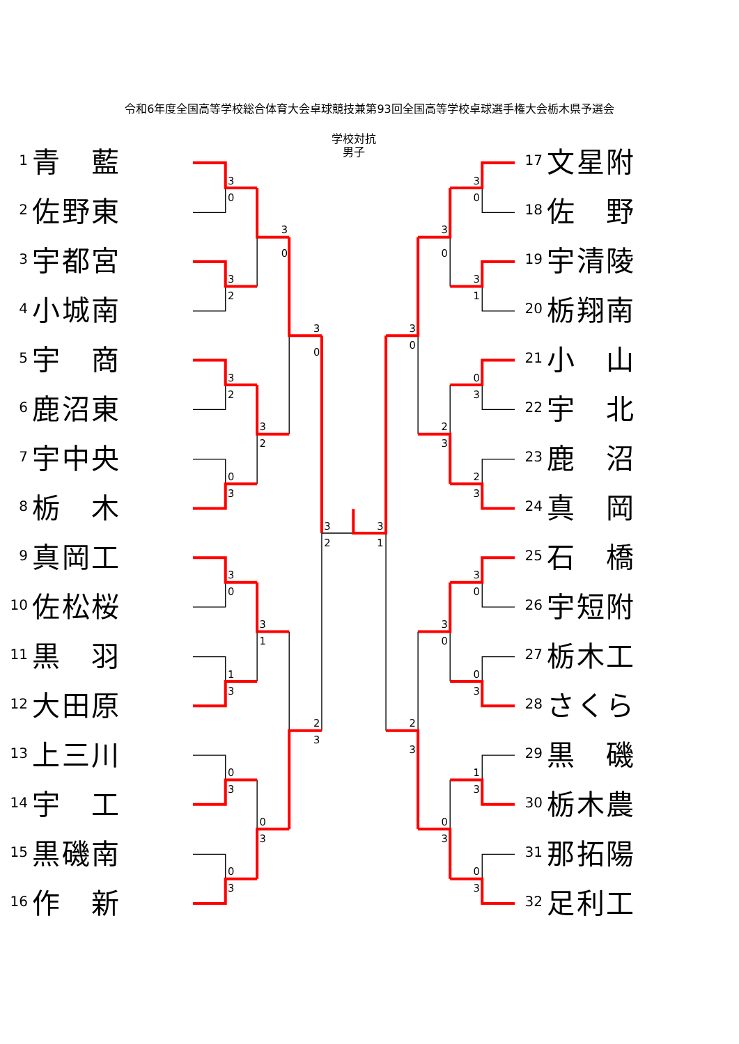令和6年度全国高等学校総合体育大会卓球競技兼第93回全国高等学校卓球選手権大会栃木県予選会
1 青 藍
2 佐 野 東
3 宇 都 宮
4 小 城 南
5 宇 商
6 鹿 沼 東
7 宇 中 央
8 栃 木
9 真 岡 工
10 佐 松 桜
11 黒 羽
12 大 田 原
13 上 三 川
14 宇 工
15 黒 磯 南
16 作 新
学校対抗
男子
3
0
3
2
3
2
0
3
3
0
1
3
0
3
0
3
3
0
3
2
3
1
0
3
3
0
2
3
3
2
3
1
3
0
3
1
0
3
2
3
3
0
0
3
1
3
0
3
3
0
2
3
3
0
0
3
3
0
2
3
17 文 星 附
18 佐 野
19 宇 清 陵
20 栃 翔 南
21 小 山
22 宇 北
23 鹿 沼
24 真 岡
25 石 橋
26 宇 短 附
27 栃 木 工
28 さ く ら
29 黒 磯
30 栃 木 農
31 那 拓 陽
32 足 利 工